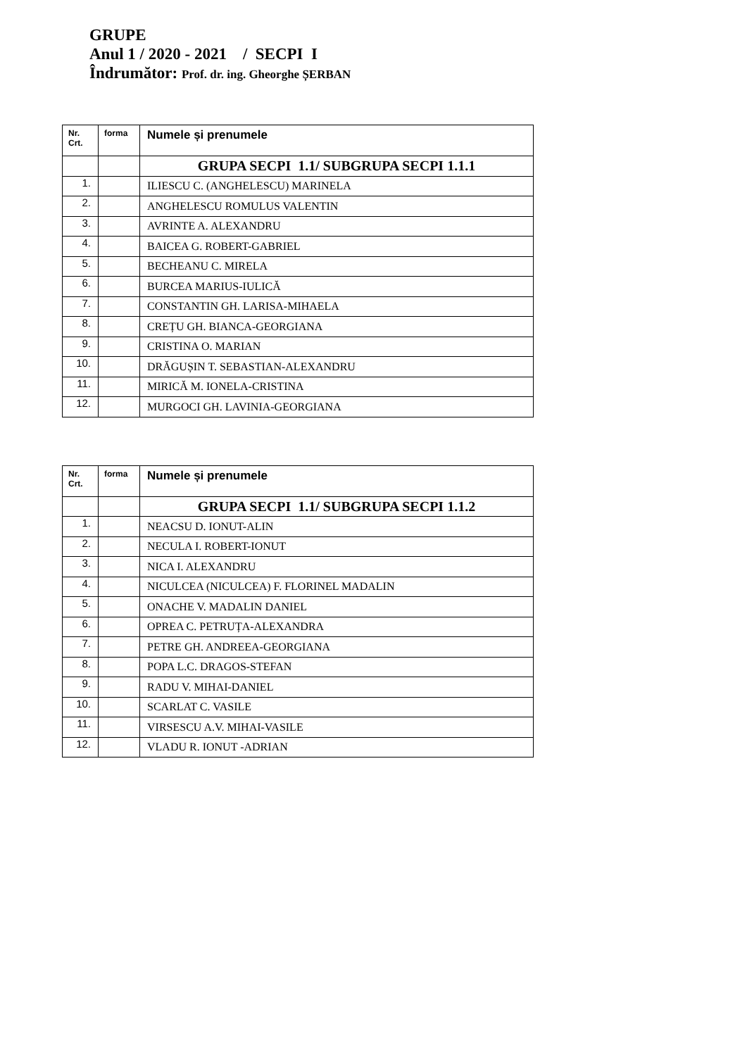GRUPE
Anul 1 / 2020 - 2021 / SECPI I
Îndrumător: Prof. dr. ing. Gheorghe ȘERBAN
| Nr. Crt. | forma | Numele și prenumele |
| --- | --- | --- |
| | | GRUPA SECPI 1.1/ SUBGRUPA SECPI 1.1.1 |
| 1. | | ILIESCU C. (ANGHELESCU) MARINELA |
| 2. | | ANGHELESCU ROMULUS VALENTIN |
| 3. | | AVRINTE A. ALEXANDRU |
| 4. | | BAICEA G. ROBERT-GABRIEL |
| 5. | | BECHEANU C. MIRELA |
| 6. | | BURCEA MARIUS-IULICĂ |
| 7. | | CONSTANTIN GH. LARISA-MIHAELA |
| 8. | | CREȚU GH. BIANCA-GEORGIANA |
| 9. | | CRISTINA O. MARIAN |
| 10. | | DRĂGUȘIN T. SEBASTIAN-ALEXANDRU |
| 11. | | MIRICĂ M. IONELA-CRISTINA |
| 12. | | MURGOCI GH. LAVINIA-GEORGIANA |
| Nr. Crt. | forma | Numele și prenumele |
| --- | --- | --- |
| | | GRUPA SECPI 1.1/ SUBGRUPA SECPI 1.1.2 |
| 1. | | NEACSU D. IONUT-ALIN |
| 2. | | NECULA I. ROBERT-IONUT |
| 3. | | NICA I. ALEXANDRU |
| 4. | | NICULCEA (NICULCEA) F. FLORINEL MADALIN |
| 5. | | ONACHE V. MADALIN DANIEL |
| 6. | | OPREA C. PETRUȚA-ALEXANDRA |
| 7. | | PETRE GH. ANDREEA-GEORGIANA |
| 8. | | POPA L.C. DRAGOS-STEFAN |
| 9. | | RADU V. MIHAI-DANIEL |
| 10. | | SCARLAT C. VASILE |
| 11. | | VIRSESCU A.V. MIHAI-VASILE |
| 12. | | VLADU R. IONUT -ADRIAN |